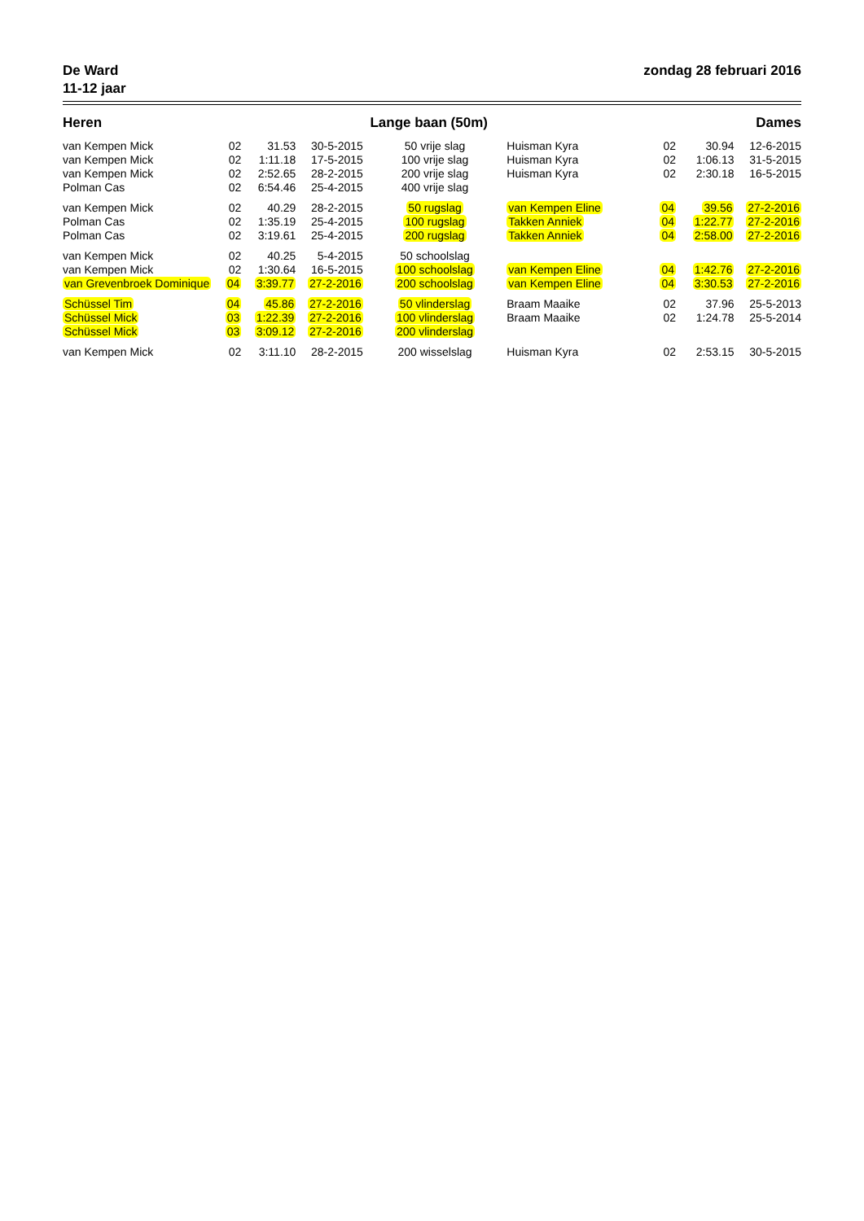De Ward
11-12 jaar
zondag 28 februari 2016
Heren Lange baan (50m) Dames
| van Kempen Mick | 02 | 31.53 | 30-5-2015 | 50 vrije slag | Huisman Kyra | 02 | 30.94 | 12-6-2015 |
| van Kempen Mick | 02 | 1:11.18 | 17-5-2015 | 100 vrije slag | Huisman Kyra | 02 | 1:06.13 | 31-5-2015 |
| van Kempen Mick | 02 | 2:52.65 | 28-2-2015 | 200 vrije slag | Huisman Kyra | 02 | 2:30.18 | 16-5-2015 |
| Polman Cas | 02 | 6:54.46 | 25-4-2015 | 400 vrije slag | | | | |
| van Kempen Mick | 02 | 40.29 | 28-2-2015 | 50 rugslag | van Kempen Eline | 04 | 39.56 | 27-2-2016 |
| Polman Cas | 02 | 1:35.19 | 25-4-2015 | 100 rugslag | Takken Anniek | 04 | 1:22.77 | 27-2-2016 |
| Polman Cas | 02 | 3:19.61 | 25-4-2015 | 200 rugslag | Takken Anniek | 04 | 2:58.00 | 27-2-2016 |
| van Kempen Mick | 02 | 40.25 | 5-4-2015 | 50 schoolslag | | | | |
| van Kempen Mick | 02 | 1:30.64 | 16-5-2015 | 100 schoolslag | van Kempen Eline | 04 | 1:42.76 | 27-2-2016 |
| van Grevenbroek Dominique | 04 | 3:39.77 | 27-2-2016 | 200 schoolslag | van Kempen Eline | 04 | 3:30.53 | 27-2-2016 |
| Schüssel Tim | 04 | 45.86 | 27-2-2016 | 50 vlinderslag | Braam Maaike | 02 | 37.96 | 25-5-2013 |
| Schüssel Mick | 03 | 1:22.39 | 27-2-2016 | 100 vlinderslag | Braam Maaike | 02 | 1:24.78 | 25-5-2014 |
| Schüssel Mick | 03 | 3:09.12 | 27-2-2016 | 200 vlinderslag | | | | |
| van Kempen Mick | 02 | 3:11.10 | 28-2-2015 | 200 wisselslag | Huisman Kyra | 02 | 2:53.15 | 30-5-2015 |